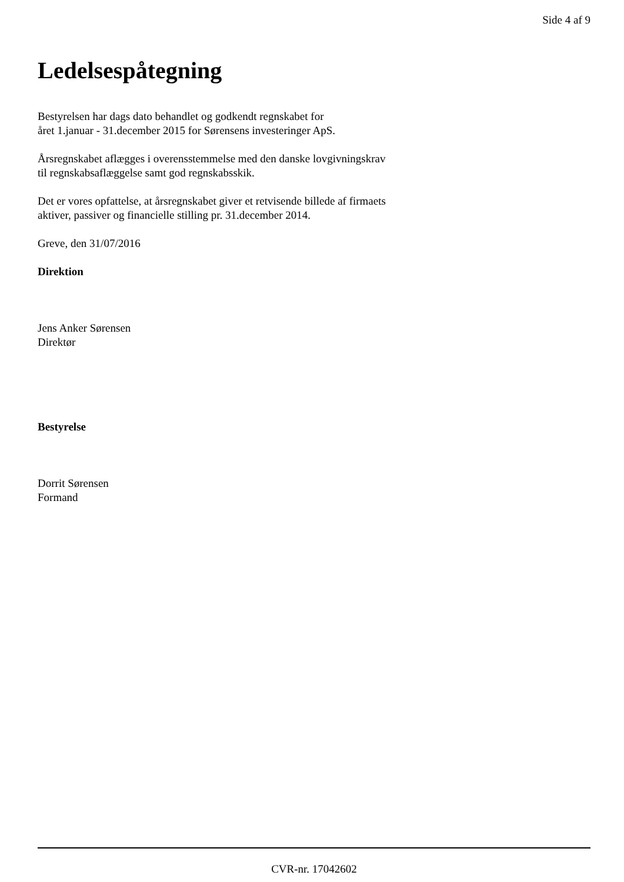Side 4 af 9
Ledelsespåtegning
Bestyrelsen har dags dato behandlet og godkendt regnskabet for
året 1.januar - 31.december 2015 for Sørensens investeringer ApS.
Årsregnskabet aflægges i overensstemmelse med den danske lovgivningskrav
til regnskabsaflæggelse samt god regnskabsskik.
Det er vores opfattelse, at årsregnskabet giver et retvisende billede af firmaets
aktiver, passiver og financielle stilling pr. 31.december 2014.
Greve, den 31/07/2016
Direktion
Jens Anker Sørensen
Direktør
Bestyrelse
Dorrit Sørensen
Formand
CVR-nr. 17042602